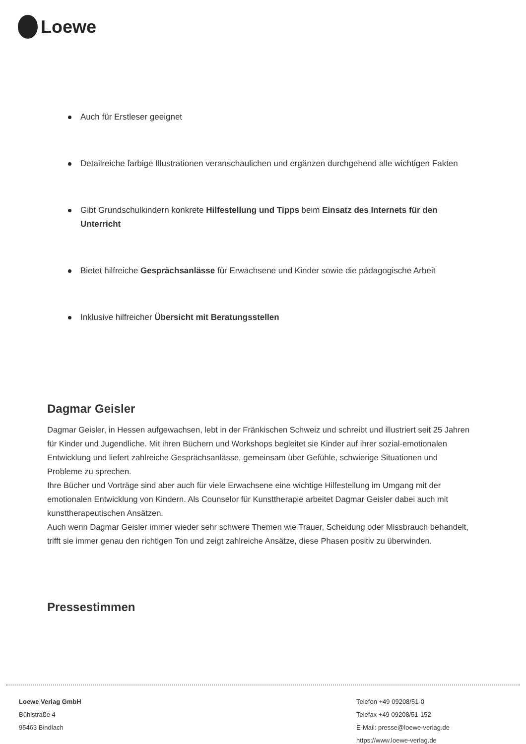Loewe
Auch für Erstleser geeignet
Detailreiche farbige Illustrationen veranschaulichen und ergänzen durchgehend alle wichtigen Fakten
Gibt Grundschulkindern konkrete Hilfestellung und Tipps beim Einsatz des Internets für den Unterricht
Bietet hilfreiche Gesprächsanlässe für Erwachsene und Kinder sowie die pädagogische Arbeit
Inklusive hilfreicher Übersicht mit Beratungsstellen
Dagmar Geisler
Dagmar Geisler, in Hessen aufgewachsen, lebt in der Fränkischen Schweiz und schreibt und illustriert seit 25 Jahren für Kinder und Jugendliche. Mit ihren Büchern und Workshops begleitet sie Kinder auf ihrer sozial-emotionalen Entwicklung und liefert zahlreiche Gesprächsanlässe, gemeinsam über Gefühle, schwierige Situationen und Probleme zu sprechen.
Ihre Bücher und Vorträge sind aber auch für viele Erwachsene eine wichtige Hilfestellung im Umgang mit der emotionalen Entwicklung von Kindern. Als Counselor für Kunsttherapie arbeitet Dagmar Geisler dabei auch mit kunsttherapeutischen Ansätzen.
Auch wenn Dagmar Geisler immer wieder sehr schwere Themen wie Trauer, Scheidung oder Missbrauch behandelt, trifft sie immer genau den richtigen Ton und zeigt zahlreiche Ansätze, diese Phasen positiv zu überwinden.
Pressestimmen
Loewe Verlag GmbH
Bühlstraße 4
95463 Bindlach
Telefon +49 09208/51-0
Telefax +49 09208/51-152
E-Mail: presse@loewe-verlag.de
https://www.loewe-verlag.de